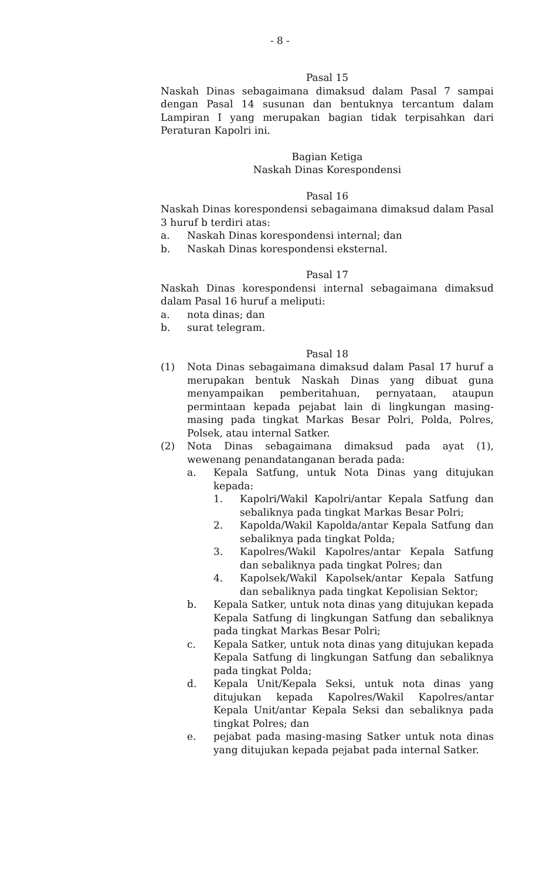- 8 -
Pasal 15
Naskah Dinas sebagaimana dimaksud dalam Pasal 7 sampai dengan Pasal 14 susunan dan bentuknya tercantum dalam Lampiran I yang merupakan bagian tidak terpisahkan dari Peraturan Kapolri ini.
Bagian Ketiga
Naskah Dinas Korespondensi
Pasal 16
Naskah Dinas korespondensi sebagaimana dimaksud dalam Pasal 3 huruf b terdiri atas:
a. Naskah Dinas korespondensi internal; dan
b. Naskah Dinas korespondensi eksternal.
Pasal 17
Naskah Dinas korespondensi internal sebagaimana dimaksud dalam Pasal 16 huruf a meliputi:
a. nota dinas; dan
b. surat telegram.
Pasal 18
(1) Nota Dinas sebagaimana dimaksud dalam Pasal 17 huruf a merupakan bentuk Naskah Dinas yang dibuat guna menyampaikan pemberitahuan, pernyataan, ataupun permintaan kepada pejabat lain di lingkungan masing-masing pada tingkat Markas Besar Polri, Polda, Polres, Polsek, atau internal Satker.
(2) Nota Dinas sebagaimana dimaksud pada ayat (1), wewenang penandatanganan berada pada:
a. Kepala Satfung, untuk Nota Dinas yang ditujukan kepada:
1. Kapolri/Wakil Kapolri/antar Kepala Satfung dan sebaliknya pada tingkat Markas Besar Polri;
2. Kapolda/Wakil Kapolda/antar Kepala Satfung dan sebaliknya pada tingkat Polda;
3. Kapolres/Wakil Kapolres/antar Kepala Satfung dan sebaliknya pada tingkat Polres; dan
4. Kapolsek/Wakil Kapolsek/antar Kepala Satfung dan sebaliknya pada tingkat Kepolisian Sektor;
b. Kepala Satker, untuk nota dinas yang ditujukan kepada Kepala Satfung di lingkungan Satfung dan sebaliknya pada tingkat Markas Besar Polri;
c. Kepala Satker, untuk nota dinas yang ditujukan kepada Kepala Satfung di lingkungan Satfung dan sebaliknya pada tingkat Polda;
d. Kepala Unit/Kepala Seksi, untuk nota dinas yang ditujukan kepada Kapolres/Wakil Kapolres/antar Kepala Unit/antar Kepala Seksi dan sebaliknya pada tingkat Polres; dan
e. pejabat pada masing-masing Satker untuk nota dinas yang ditujukan kepada pejabat pada internal Satker.